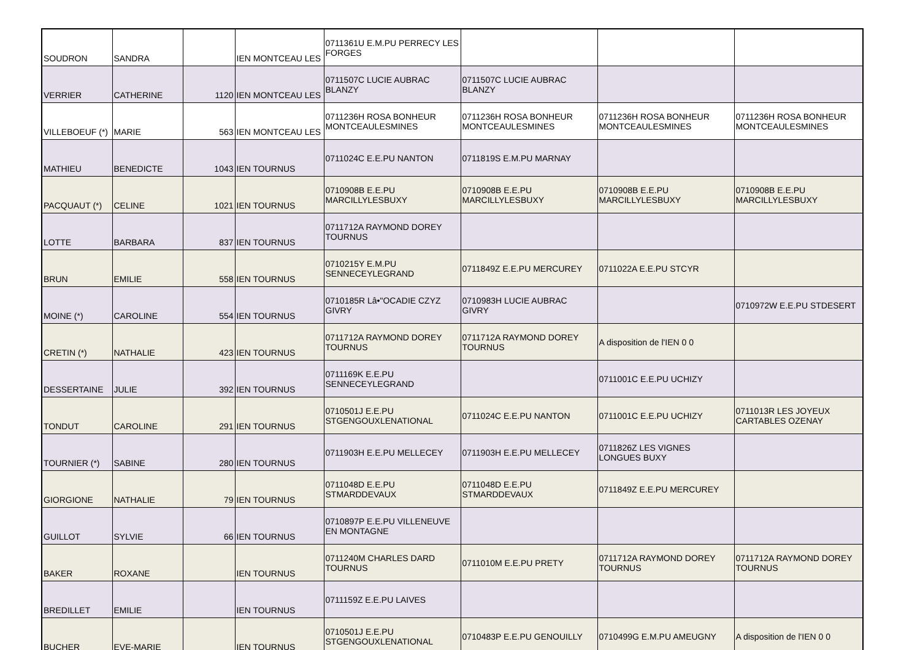| SOUDRON | SANDRA | | IEN MONTCEAU LES | 0711361U E.M.PU PERRECY LES FORGES | | | |
| VERRIER | CATHERINE | 1120 | IEN MONTCEAU LES | 0711507C LUCIE AUBRAC BLANZY | 0711507C LUCIE AUBRAC BLANZY | | |
| VILLEBOEUF (*) | MARIE | 563 | IEN MONTCEAU LES | 0711236H ROSA BONHEUR MONTCEAULESMINES | 0711236H ROSA BONHEUR MONTCEAULESMINES | 0711236H ROSA BONHEUR MONTCEAULESMINES | 0711236H ROSA BONHEUR MONTCEAULESMINES |
| MATHIEU | BENEDICTE | 1043 | IEN TOURNUS | 0711024C E.E.PU NANTON | 0711819S E.M.PU MARNAY | | |
| PACQUAUT (*) | CELINE | 1021 | IEN TOURNUS | 0710908B E.E.PU MARCILLYLESBUXY | 0710908B E.E.PU MARCILLYLESBUXY | 0710908B E.E.PU MARCILLYLESBUXY | 0710908B E.E.PU MARCILLYLESBUXY |
| LOTTE | BARBARA | 837 | IEN TOURNUS | 0711712A RAYMOND DOREY TOURNUS | | | |
| BRUN | EMILIE | 558 | IEN TOURNUS | 0710215Y E.M.PU SENNECEYLEGRAND | 0711849Z E.E.PU MERCUREY | 0711022A E.E.PU STCYR | |
| MOINE (*) | CAROLINE | 554 | IEN TOURNUS | 0710185R Lâ•"OCADIE CZYZ GIVRY | 0710983H LUCIE AUBRAC GIVRY | | 0710972W E.E.PU STDESERT |
| CRETIN (*) | NATHALIE | 423 | IEN TOURNUS | 0711712A RAYMOND DOREY TOURNUS | 0711712A RAYMOND DOREY TOURNUS | A disposition de l'IEN 0 0 | |
| DESSERTAINE | JULIE | 392 | IEN TOURNUS | 0711169K E.E.PU SENNECEYLEGRAND | | 0711001C E.E.PU UCHIZY | |
| TONDUT | CAROLINE | 291 | IEN TOURNUS | 0710501J E.E.PU STGENGOUXLENATIONAL | 0711024C E.E.PU NANTON | 0711001C E.E.PU UCHIZY | 0711013R LES JOYEUX CARTABLES OZENAY |
| TOURNIER (*) | SABINE | 280 | IEN TOURNUS | 0711903H E.E.PU MELLECEY | 0711903H E.E.PU MELLECEY | 0711826Z LES VIGNES LONGUES BUXY | |
| GIORGIONE | NATHALIE | 79 | IEN TOURNUS | 0711048D E.E.PU STMARDDEVAUX | 0711048D E.E.PU STMARDDEVAUX | 0711849Z E.E.PU MERCUREY | |
| GUILLOT | SYLVIE | 66 | IEN TOURNUS | 0710897P E.E.PU VILLENEUVE EN MONTAGNE | | | |
| BAKER | ROXANE | | IEN TOURNUS | 0711240M CHARLES DARD TOURNUS | 0711010M E.E.PU PRETY | 0711712A RAYMOND DOREY TOURNUS | 0711712A RAYMOND DOREY TOURNUS |
| BREDILLET | EMILIE | | IEN TOURNUS | 0711159Z E.E.PU LAIVES | | | |
| BUCHER | EVE-MARIE | | IEN TOURNUS | 0710501J E.E.PU STGENGOUXLENATIONAL | 0710483P E.E.PU GENOUILLY | 0710499G E.M.PU AMEUGNY | A disposition de l'IEN 0 0 |